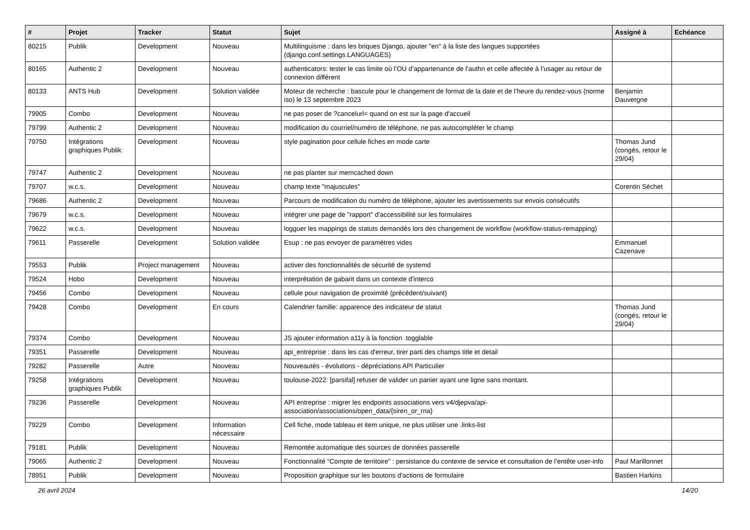| # | Projet | Tracker | Statut | Sujet | Assigné à | Echéance |
| --- | --- | --- | --- | --- | --- | --- |
| 80215 | Publik | Development | Nouveau | Multilinguisme : dans les briques Django, ajouter "en" à la liste des langues supportées (django.conf.settings.LANGUAGES) | | |
| 80165 | Authentic 2 | Development | Nouveau | authenticators: tester le cas limite où l’OU d’appartenance de l’authn et celle affectée à l’usager au retour de connexion différent | | |
| 80133 | ANTS Hub | Development | Solution validée | Moteur de recherche : bascule pour le changement de format de la date et de l’heure du rendez-vous (norme iso) le 13 septembre 2023 | Benjamin Dauvergne | |
| 79905 | Combo | Development | Nouveau | ne pas poser de ?cancelurl= quand on est sur la page d'accueil | | |
| 79799 | Authentic 2 | Development | Nouveau | modification du courriel/numéro de téléphone, ne pas autocompléter le champ | | |
| 79750 | Intégrations graphiques Publik | Development | Nouveau | style pagination pour cellule fiches en mode carte | Thomas Jund (congés, retour le 29/04) | |
| 79747 | Authentic 2 | Development | Nouveau | ne pas planter sur memcached down | | |
| 79707 | w.c.s. | Development | Nouveau | champ texte "majuscules" | Corentin Séchet | |
| 79686 | Authentic 2 | Development | Nouveau | Parcours de modification du numéro de téléphone, ajouter les avertissements sur envois consécutifs | | |
| 79679 | w.c.s. | Development | Nouveau | intégrer une page de "rapport" d'accessibilité sur les formulaires | | |
| 79622 | w.c.s. | Development | Nouveau | logguer les mappings de statuts demandés lors des changement de workflow (workflow-status-remapping) | | |
| 79611 | Passerelle | Development | Solution validée | Esup : ne pas envoyer de paramètres vides | Emmanuel Cazenave | |
| 79553 | Publik | Project management | Nouveau | activer des fonctionnalités de sécurité de systemd | | |
| 79524 | Hobo | Development | Nouveau | interprétation de gabarit dans un contexte d'interco | | |
| 79456 | Combo | Development | Nouveau | cellule pour navigation de proximité (précédent/suivant) | | |
| 79428 | Combo | Development | En cours | Calendrier famille: apparence des indicateur de statut | Thomas Jund (congés, retour le 29/04) | |
| 79374 | Combo | Development | Nouveau | JS ajouter information a11y à la fonction .togglable | | |
| 79351 | Passerelle | Development | Nouveau | api_entreprise : dans les cas d'erreur, tirer parti des champs title et detail | | |
| 79282 | Passerelle | Autre | Nouveau | Nouveautés - évolutions - dépréciations API Particulier | | |
| 79258 | Intégrations graphiques Publik | Development | Nouveau | toulouse-2022: [parsifal] refuser de valider un panier ayant une ligne sans montant. | | |
| 79236 | Passerelle | Development | Nouveau | API entreprise : migrer les endpoints associations vers v4/djepva/api-association/associations/open_data/{siren_or_rna} | | |
| 79229 | Combo | Development | Information nécessaire | Cell fiche, mode tableau et item unique, ne plus utiliser une .links-list | | |
| 79181 | Publik | Development | Nouveau | Remontée automatique des sources de données passerelle | | |
| 79065 | Authentic 2 | Development | Nouveau | Fonctionnalité “Compte de territoire” : persistance du contexte de service et consultation de l’entête user-info | Paul Marillonnet | |
| 78951 | Publik | Development | Nouveau | Proposition graphique sur les boutons d'actions de formulaire | Bastien Harkins | |
26 avril 2024 14/20